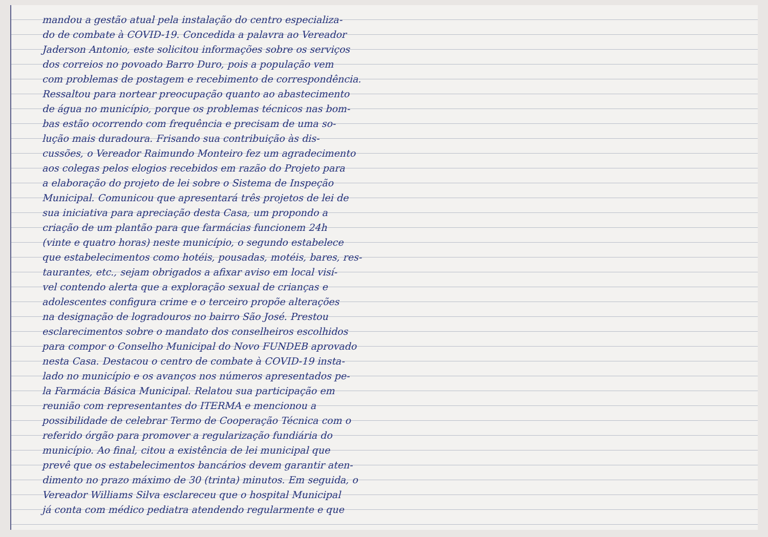mandou a gestão atual pela instalação do centro especializa-
do de combate à COVID-19. Concedida a palavra ao Vereador
Jaderson Antonio, este solicitou informações sobre os serviços
dos correios no povoado Barro Duro, pois a população vem
com problemas de postagem e recebimento de correspondência.
Ressaltou para nortear preocupação quanto ao abastecimento
de água no município, porque os problemas técnicos nas bom-
bas estão ocorrendo com frequência e precisam de uma so-
lução mais duradoura. Frisando sua contribuição às dis-
cussões, o Vereador Raimundo Monteiro fez um agradecimento
aos colegas pelos elogios recebidos em razão do Projeto para
a elaboração do projeto de lei sobre o Sistema de Inspeção
Municipal. Comunicou que apresentará três projetos de lei de
sua iniciativa para apreciação desta Casa, um propondo a
criação de um plantão para que farmácias funcionem 24h
(vinte e quatro horas) neste município, o segundo estabelece
que estabelecimentos como hotéis, pousadas, motéis, bares, res-
taurantes, etc., sejam obrigados a afixar aviso em local visí-
vel contendo alerta que a exploração sexual de crianças e
adolescentes configura crime e o terceiro propõe alterações
na designação de logradouros no bairro São José. Prestou
esclarecimentos sobre o mandato dos conselheiros escolhidos
para compor o Conselho Municipal do Novo FUNDEB aprovado
nesta Casa. Destacou o centro de combate à COVID-19 insta-
lado no município e os avanços nos números apresentados pe-
la Farmácia Básica Municipal. Relatou sua participação em
reunião com representantes do ITERMA e mencionou a
possibilidade de celebrar Termo de Cooperação Técnica com o
referido órgão para promover a regularização fundiária do
município. Ao final, citou a existência de lei municipal que
prevê que os estabelecimentos bancários devem garantir aten-
dimento no prazo máximo de 30 (trinta) minutos. Em seguida, o
Vereador Williams Silva esclareceu que o hospital Municipal
já conta com médico pediatra atendendo regularmente e que